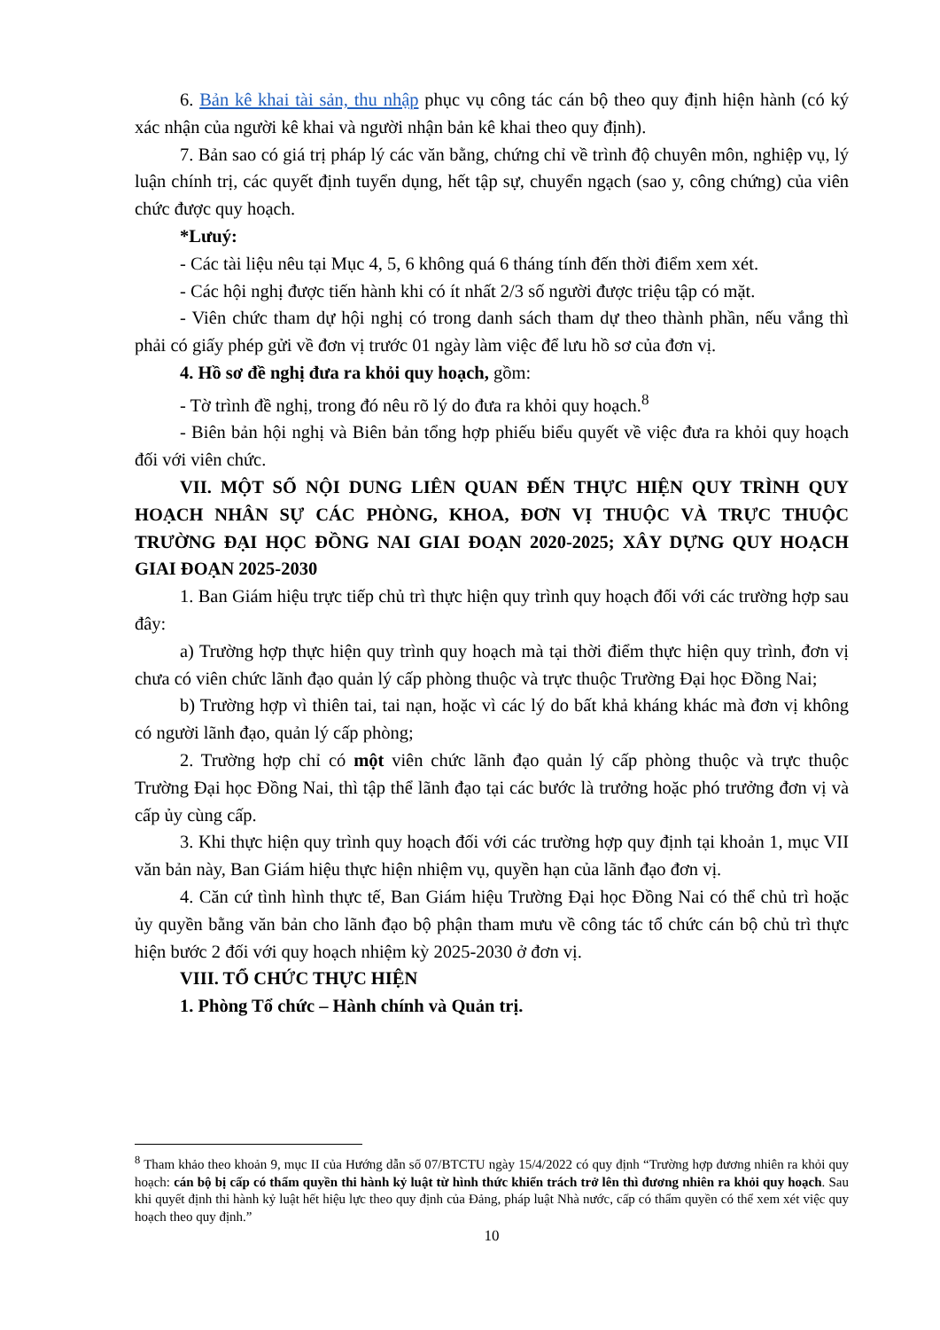6. Bản kê khai tài sản, thu nhập phục vụ công tác cán bộ theo quy định hiện hành (có ký xác nhận của người kê khai và người nhận bản kê khai theo quy định).
7. Bản sao có giá trị pháp lý các văn bằng, chứng chỉ về trình độ chuyên môn, nghiệp vụ, lý luận chính trị, các quyết định tuyển dụng, hết tập sự, chuyển ngạch (sao y, công chứng) của viên chức được quy hoạch.
*Lưuý:
- Các tài liệu nêu tại Mục 4, 5, 6 không quá 6 tháng tính đến thời điểm xem xét.
- Các hội nghị được tiến hành khi có ít nhất 2/3 số người được triệu tập có mặt.
- Viên chức tham dự hội nghị có trong danh sách tham dự theo thành phần, nếu vắng thì phải có giấy phép gửi về đơn vị trước 01 ngày làm việc để lưu hồ sơ của đơn vị.
4. Hồ sơ đề nghị đưa ra khỏi quy hoạch, gồm:
- Tờ trình đề nghị, trong đó nêu rõ lý do đưa ra khỏi quy hoạch.<sup>8</sup>
- Biên bản hội nghị và Biên bản tổng hợp phiếu biểu quyết về việc đưa ra khỏi quy hoạch đối với viên chức.
VII. MỘT SỐ NỘI DUNG LIÊN QUAN ĐẾN THỰC HIỆN QUY TRÌNH QUY HOẠCH NHÂN SỰ CÁC PHÒNG, KHOA, ĐƠN VỊ THUỘC VÀ TRỰC THUỘC TRƯỜNG ĐẠI HỌC ĐỒNG NAI GIAI ĐOẠN 2020-2025; XÂY DỰNG QUY HOẠCH GIAI ĐOẠN 2025-2030
1. Ban Giám hiệu trực tiếp chủ trì thực hiện quy trình quy hoạch đối với các trường hợp sau đây:
a) Trường hợp thực hiện quy trình quy hoạch mà tại thời điểm thực hiện quy trình, đơn vị chưa có viên chức lãnh đạo quản lý cấp phòng thuộc và trực thuộc Trường Đại học Đồng Nai;
b) Trường hợp vì thiên tai, tai nạn, hoặc vì các lý do bất khả kháng khác mà đơn vị không có người lãnh đạo, quản lý cấp phòng;
2. Trường hợp chỉ có một viên chức lãnh đạo quản lý cấp phòng thuộc và trực thuộc Trường Đại học Đồng Nai, thì tập thể lãnh đạo tại các bước là trưởng hoặc phó trưởng đơn vị và cấp ủy cùng cấp.
3. Khi thực hiện quy trình quy hoạch đối với các trường hợp quy định tại khoản 1, mục VII văn bản này, Ban Giám hiệu thực hiện nhiệm vụ, quyền hạn của lãnh đạo đơn vị.
4. Căn cứ tình hình thực tế, Ban Giám hiệu Trường Đại học Đồng Nai có thể chủ trì hoặc ủy quyền bằng văn bản cho lãnh đạo bộ phận tham mưu về công tác tổ chức cán bộ chủ trì thực hiện bước 2 đối với quy hoạch nhiệm kỳ 2025-2030 ở đơn vị.
VIII. TỔ CHỨC THỰC HIỆN
1. Phòng Tổ chức – Hành chính và Quản trị.
<sup>8</sup> Tham khảo theo khoản 9, mục II của Hướng dẫn số 07/BTCTU ngày 15/4/2022 có quy định “Trường hợp đương nhiên ra khỏi quy hoạch: cán bộ bị cấp có thẩm quyền thi hành kỷ luật từ hình thức khiển trách trở lên thì đương nhiên ra khỏi quy hoạch. Sau khi quyết định thi hành kỷ luật hết hiệu lực theo quy định của Đảng, pháp luật Nhà nước, cấp có thẩm quyền có thể xem xét việc quy hoạch theo quy định.”
10